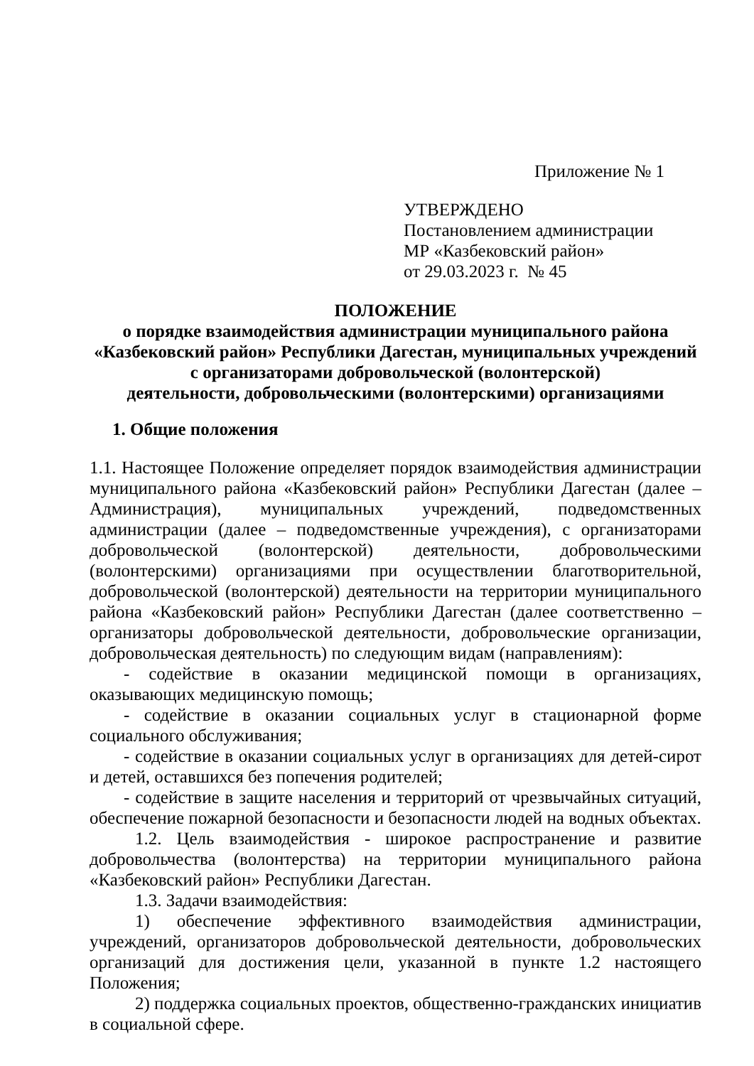Приложение № 1
УТВЕРЖДЕНО
Постановлением администрации
МР «Казбековский район»
от 29.03.2023 г. № 45
ПОЛОЖЕНИЕ
о порядке взаимодействия администрации муниципального района «Казбековский район» Республики Дагестан, муниципальных учреждений с организаторами добровольческой (волонтерской)
деятельности, добровольческими (волонтерскими) организациями
1. Общие положения
1.1. Настоящее Положение определяет порядок взаимодействия администрации муниципального района «Казбековский район» Республики Дагестан (далее – Администрация), муниципальных учреждений, подведомственных администрации (далее – подведомственные учреждения), с организаторами добровольческой (волонтерской) деятельности, добровольческими (волонтерскими) организациями при осуществлении благотворительной, добровольческой (волонтерской) деятельности на территории муниципального района «Казбековский район» Республики Дагестан (далее соответственно – организаторы добровольческой деятельности, добровольческие организации, добровольческая деятельность) по следующим видам (направлениям):
- содействие в оказании медицинской помощи в организациях, оказывающих медицинскую помощь;
- содействие в оказании социальных услуг в стационарной форме социального обслуживания;
- содействие в оказании социальных услуг в организациях для детей-сирот и детей, оставшихся без попечения родителей;
- содействие в защите населения и территорий от чрезвычайных ситуаций, обеспечение пожарной безопасности и безопасности людей на водных объектах.
1.2. Цель взаимодействия - широкое распространение и развитие добровольчества (волонтерства) на территории муниципального района «Казбековский район» Республики Дагестан.
1.3. Задачи взаимодействия:
1) обеспечение эффективного взаимодействия администрации, учреждений, организаторов добровольческой деятельности, добровольческих организаций для достижения цели, указанной в пункте 1.2 настоящего Положения;
2) поддержка социальных проектов, общественно-гражданских инициатив в социальной сфере.